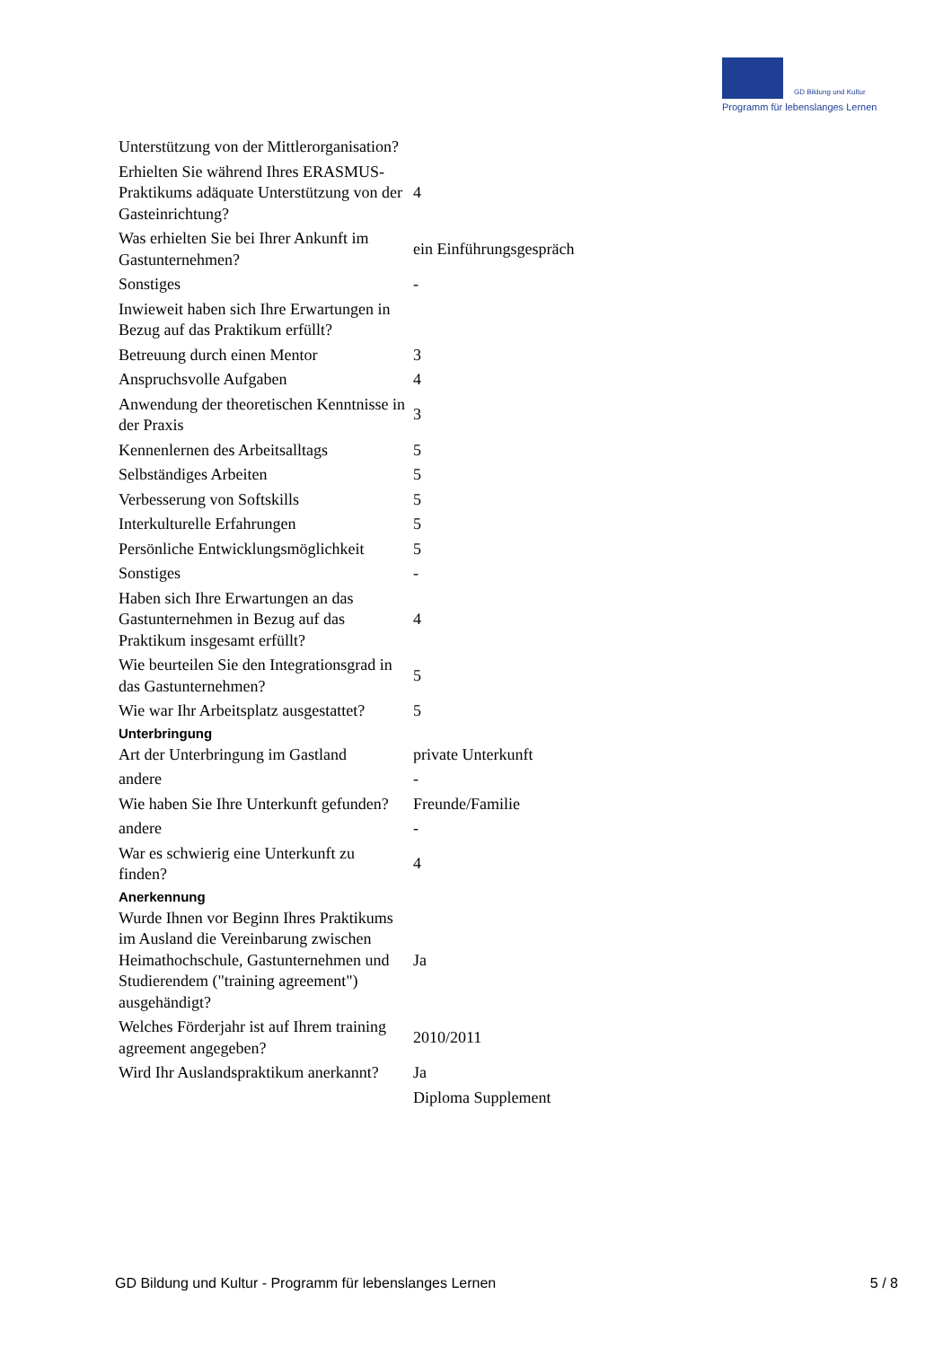GD Bildung und Kultur
Programm für lebenslanges Lernen
| Unterstützung von der Mittlerorganisation? | |
| Erhielten Sie während Ihres ERASMUS-Praktikums adäquate Unterstützung von der Gasteinrichtung? | 4 |
| Was erhielten Sie bei Ihrer Ankunft im Gastunternehmen? | ein Einführungsgespräch |
| Sonstiges | - |
| Inwieweit haben sich Ihre Erwartungen in Bezug auf das Praktikum erfüllt? | |
| Betreuung durch einen Mentor | 3 |
| Anspruchsvolle Aufgaben | 4 |
| Anwendung der theoretischen Kenntnisse in der Praxis | 3 |
| Kennenlernen des Arbeitsalltags | 5 |
| Selbständiges Arbeiten | 5 |
| Verbesserung von Softskills | 5 |
| Interkulturelle Erfahrungen | 5 |
| Persönliche Entwicklungsmöglichkeit | 5 |
| Sonstiges | - |
| Haben sich Ihre Erwartungen an das Gastunternehmen in Bezug auf das Praktikum insgesamt erfüllt? | 4 |
| Wie beurteilen Sie den Integrationsgrad in das Gastunternehmen? | 5 |
| Wie war Ihr Arbeitsplatz ausgestattet? | 5 |
| Unterbringung | |
| Art der Unterbringung im Gastland | private Unterkunft |
| andere | - |
| Wie haben Sie Ihre Unterkunft gefunden? | Freunde/Familie |
| andere | - |
| War es schwierig eine Unterkunft zu finden? | 4 |
| Anerkennung | |
| Wurde Ihnen vor Beginn Ihres Praktikums im Ausland die Vereinbarung zwischen Heimathochschule, Gastunternehmen und Studierendem ("training agreement") ausgehändigt? | Ja |
| Welches Förderjahr ist auf Ihrem training agreement angegeben? | 2010/2011 |
| Wird Ihr Auslandspraktikum anerkannt? | Ja |
| | Diploma Supplement |
GD Bildung und Kultur - Programm für lebenslanges Lernen 5 / 8